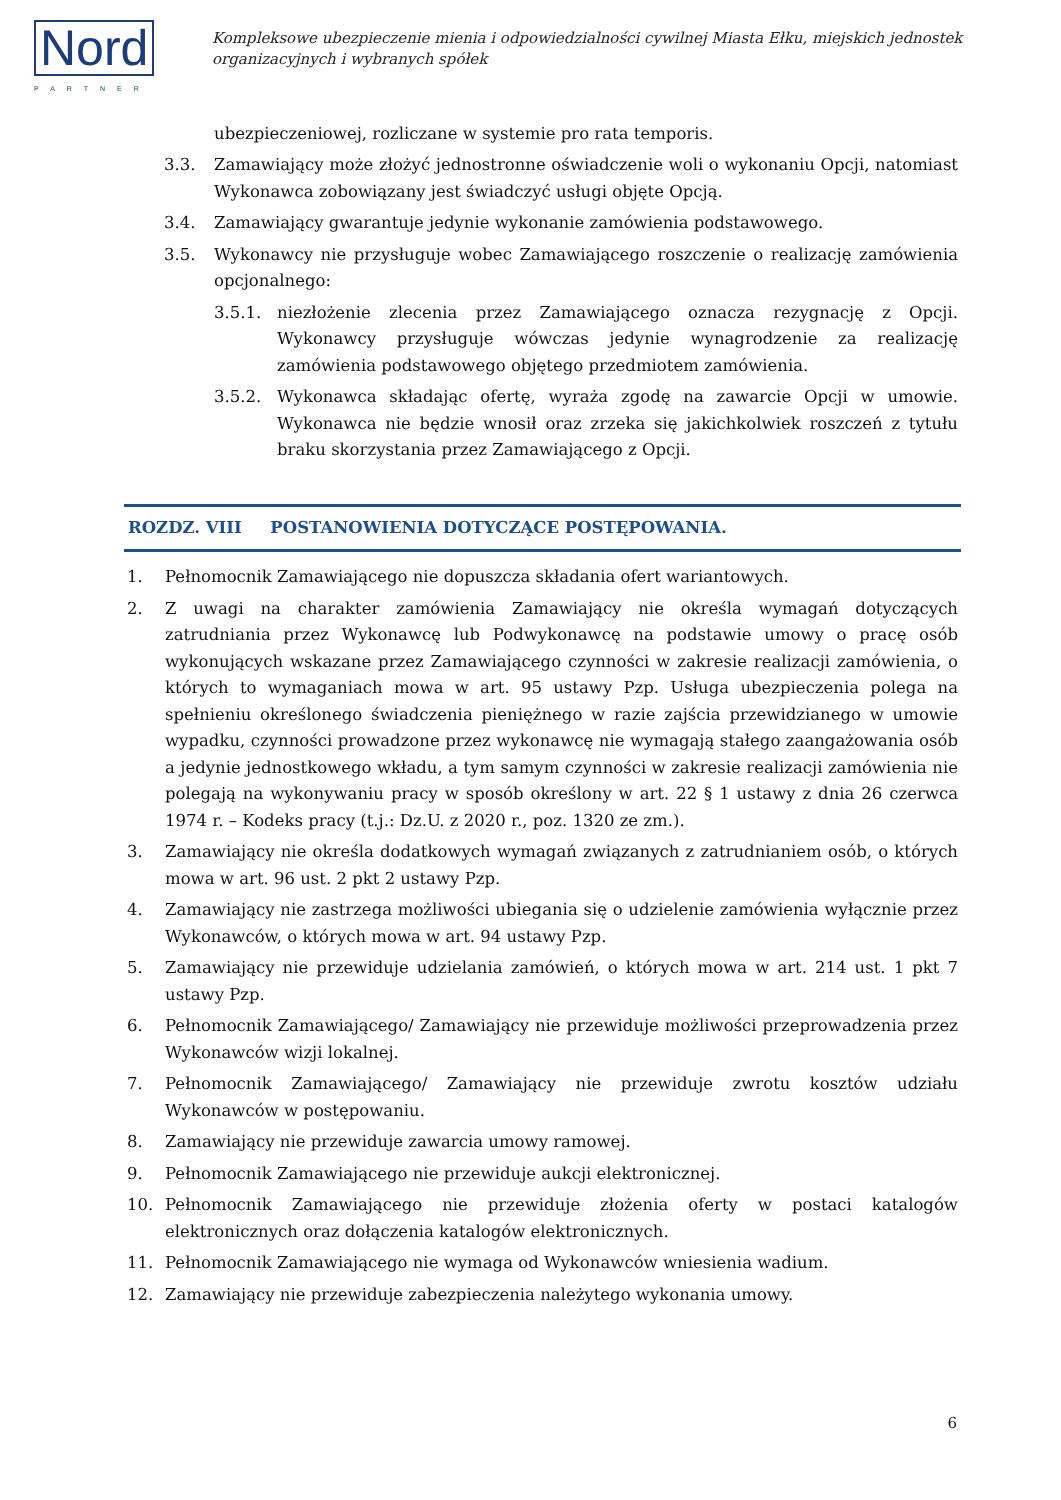Nord
PARTNER
Kompleksowe ubezpieczenie mienia i odpowiedzialności cywilnej Miasta Ełku, miejskich jednostek organizacyjnych i wybranych spółek
ubezpieczeniowej, rozliczane w systemie pro rata temporis.
3.3. Zamawiający może złożyć jednostronne oświadczenie woli o wykonaniu Opcji, natomiast Wykonawca zobowiązany jest świadczyć usługi objęte Opcją.
3.4. Zamawiający gwarantuje jedynie wykonanie zamówienia podstawowego.
3.5. Wykonawcy nie przysługuje wobec Zamawiającego roszczenie o realizację zamówienia opcjonalnego:
3.5.1. niezłożenie zlecenia przez Zamawiającego oznacza rezygnację z Opcji. Wykonawcy przysługuje wówczas jedynie wynagrodzenie za realizację zamówienia podstawowego objętego przedmiotem zamówienia.
3.5.2. Wykonawca składając ofertę, wyraża zgodę na zawarcie Opcji w umowie. Wykonawca nie będzie wnosił oraz zrzeka się jakichkolwiek roszczeń z tytułu braku skorzystania przez Zamawiającego z Opcji.
ROZDZ. VIII POSTANOWIENIA DOTYCZĄCE POSTĘPOWANIA.
1. Pełnomocnik Zamawiającego nie dopuszcza składania ofert wariantowych.
2. Z uwagi na charakter zamówienia Zamawiający nie określa wymagań dotyczących zatrudniania przez Wykonawcę lub Podwykonawcę na podstawie umowy o pracę osób wykonujących wskazane przez Zamawiającego czynności w zakresie realizacji zamówienia, o których to wymaganiach mowa w art. 95 ustawy Pzp. Usługa ubezpieczenia polega na spełnieniu określonego świadczenia pieniężnego w razie zajścia przewidzianego w umowie wypadku, czynności prowadzone przez wykonawcę nie wymagają stałego zaangażowania osób a jedynie jednostkowego wkładu, a tym samym czynności w zakresie realizacji zamówienia nie polegają na wykonywaniu pracy w sposób określony w art. 22 § 1 ustawy z dnia 26 czerwca 1974 r. – Kodeks pracy (t.j.: Dz.U. z 2020 r., poz. 1320 ze zm.).
3. Zamawiający nie określa dodatkowych wymagań związanych z zatrudnianiem osób, o których mowa w art. 96 ust. 2 pkt 2 ustawy Pzp.
4. Zamawiający nie zastrzega możliwości ubiegania się o udzielenie zamówienia wyłącznie przez Wykonawców, o których mowa w art. 94 ustawy Pzp.
5. Zamawiający nie przewiduje udzielania zamówień, o których mowa w art. 214 ust. 1 pkt 7 ustawy Pzp.
6. Pełnomocnik Zamawiającego/ Zamawiający nie przewiduje możliwości przeprowadzenia przez Wykonawców wizji lokalnej.
7. Pełnomocnik Zamawiającego/ Zamawiający nie przewiduje zwrotu kosztów udziału Wykonawców w postępowaniu.
8. Zamawiający nie przewiduje zawarcia umowy ramowej.
9. Pełnomocnik Zamawiającego nie przewiduje aukcji elektronicznej.
10. Pełnomocnik Zamawiającego nie przewiduje złożenia oferty w postaci katalogów elektronicznych oraz dołączenia katalogów elektronicznych.
11. Pełnomocnik Zamawiającego nie wymaga od Wykonawców wniesienia wadium.
12. Zamawiający nie przewiduje zabezpieczenia należytego wykonania umowy.
6